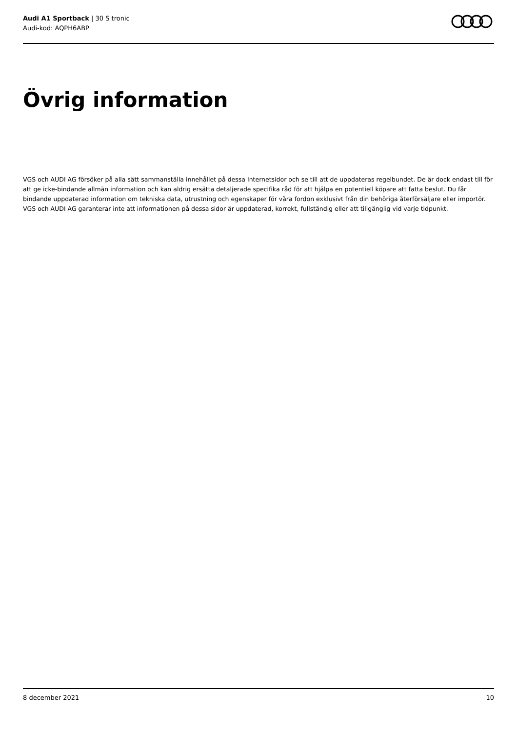Audi A1 Sportback | 30 S tronic
Audi-kod: AQPH6ABP
Övrig information
VGS och AUDI AG försöker på alla sätt sammanställa innehållet på dessa Internetsidor och se till att de uppdateras regelbundet. De är dock endast till för att ge icke-bindande allmän information och kan aldrig ersätta detaljerade specifika råd för att hjälpa en potentiell köpare att fatta beslut. Du får bindande uppdaterad information om tekniska data, utrustning och egenskaper för våra fordon exklusivt från din behöriga återförsäljare eller importör. VGS och AUDI AG garanterar inte att informationen på dessa sidor är uppdaterad, korrekt, fullständig eller att tillgänglig vid varje tidpunkt.
8 december 2021 10